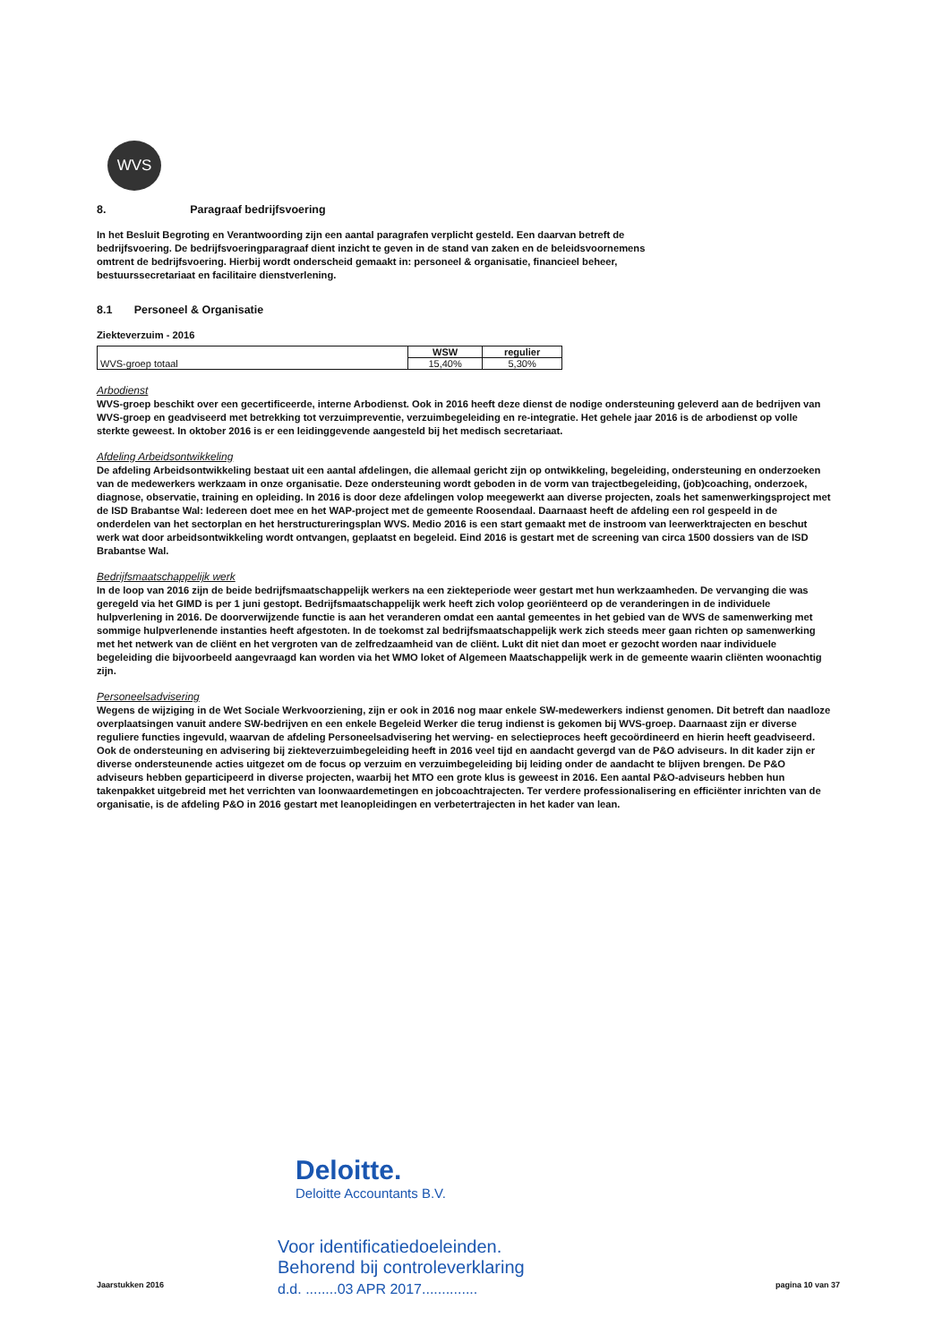WVS
8. Paragraaf bedrijfsvoering
In het Besluit Begroting en Verantwoording zijn een aantal paragrafen verplicht gesteld. Een daarvan betreft de bedrijfsvoering. De bedrijfsvoeringparagraaf dient inzicht te geven in de stand van zaken en de beleidsvoornemens omtrent de bedrijfsvoering. Hierbij wordt onderscheid gemaakt in: personeel & organisatie, financieel beheer, bestuurssecretariaat en facilitaire dienstverlening.
8.1 Personeel & Organisatie
Ziekteverzuim - 2016
| WVS-groep totaal | WSW | regulier |
| | 15,40% | 5,30% |
Arbodienst
WVS-groep beschikt over een gecertificeerde, interne Arbodienst. Ook in 2016 heeft deze dienst de nodige ondersteuning geleverd aan de bedrijven van WVS-groep en geadviseerd met betrekking tot verzuimpreventie, verzuimbegeleiding en re-integratie. Het gehele jaar 2016 is de arbodienst op volle sterkte geweest. In oktober 2016 is er een leidinggevende aangesteld bij het medisch secretariaat.
Afdeling Arbeidsontwikkeling
De afdeling Arbeidsontwikkeling bestaat uit een aantal afdelingen, die allemaal gericht zijn op ontwikkeling, begeleiding, ondersteuning en onderzoeken van de medewerkers werkzaam in onze organisatie. Deze ondersteuning wordt geboden in de vorm van trajectbegeleiding, (job)coaching, onderzoek, diagnose, observatie, training en opleiding. In 2016 is door deze afdelingen volop meegewerkt aan diverse projecten, zoals het samenwerkingsproject met de ISD Brabantse Wal: Iedereen doet mee en het WAP-project met de gemeente Roosendaal. Daarnaast heeft de afdeling een rol gespeeld in de onderdelen van het sectorplan en het herstructureringsplan WVS. Medio 2016 is een start gemaakt met de instroom van leerwerktrajecten en beschut werk wat door arbeidsontwikkeling wordt ontvangen, geplaatst en begeleid. Eind 2016 is gestart met de screening van circa 1500 dossiers van de ISD Brabantse Wal.
Bedrijfsmaatschappelijk werk
In de loop van 2016 zijn de beide bedrijfsmaatschappelijk werkers na een ziekteperiode weer gestart met hun werkzaamheden. De vervanging die was geregeld via het GIMD is per 1 juni gestopt. Bedrijfsmaatschappelijk werk heeft zich volop georiënteerd op de veranderingen in de individuele hulpverlening in 2016. De doorverwijzende functie is aan het veranderen omdat een aantal gemeentes in het gebied van de WVS de samenwerking met sommige hulpverlenende instanties heeft afgestoten. In de toekomst zal bedrijfsmaatschappelijk werk zich steeds meer gaan richten op samenwerking met het netwerk van de cliënt en het vergroten van de zelfredzaamheid van de cliënt. Lukt dit niet dan moet er gezocht worden naar individuele begeleiding die bijvoorbeeld aangevraagd kan worden via het WMO loket of Algemeen Maatschappelijk werk in de gemeente waarin cliënten woonachtig zijn.
Personeelsadvisering
Wegens de wijziging in de Wet Sociale Werkvoorziening, zijn er ook in 2016 nog maar enkele SW-medewerkers indienst genomen. Dit betreft dan naadloze overplaatsingen vanuit andere SW-bedrijven en een enkele Begeleid Werker die terug indienst is gekomen bij WVS-groep. Daarnaast zijn er diverse reguliere functies ingevuld, waarvan de afdeling Personeelsadvisering het werving- en selectieproces heeft gecoördineerd en hierin heeft geadviseerd. Ook de ondersteuning en advisering bij ziekteverzuimbegeleiding heeft in 2016 veel tijd en aandacht gevergd van de P&O adviseurs. In dit kader zijn er diverse ondersteunende acties uitgezet om de focus op verzuim en verzuimbegeleiding bij leiding onder de aandacht te blijven brengen. De P&O adviseurs hebben geparticipeerd in diverse projecten, waarbij het MTO een grote klus is geweest in 2016. Een aantal P&O-adviseurs hebben hun takenpakket uitgebreid met het verrichten van loonwaardemetingen en jobcoachtrajecten. Ter verdere professionalisering en efficiënter inrichten van de organisatie, is de afdeling P&O in 2016 gestart met leanopleidingen en verbetertrajecten in het kader van lean.
Deloitte.
Deloitte Accountants B.V.
Voor identificatiedoeleinden.
Behorend bij controleverklaring
d.d. ........03 APR 2017..............
Jaarstukken 2016 pagina 10 van 37